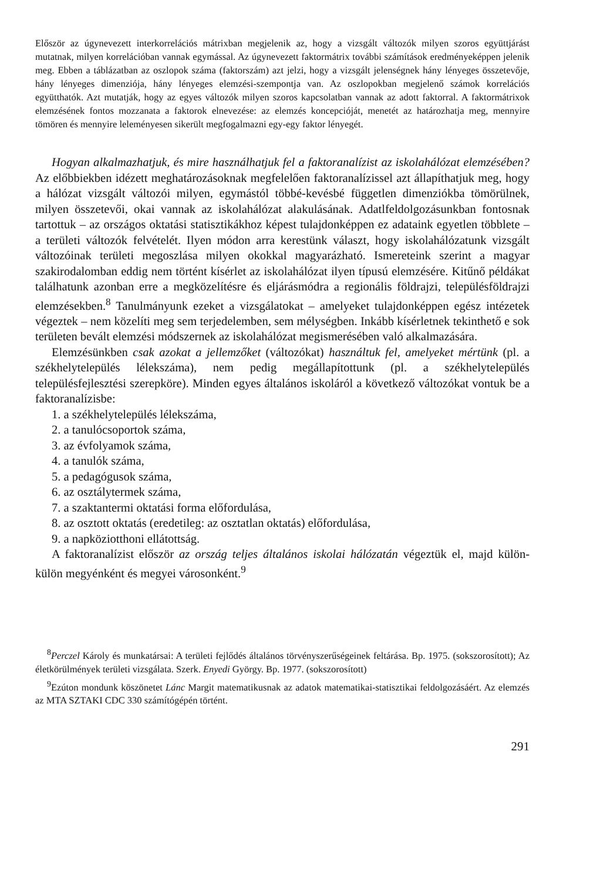Először az úgynevezett interkorrelációs mátrixban megjelenik az, hogy a vizsgált változók milyen szoros együttjárást mutatnak, milyen korrelációban vannak egymással. Az úgynevezett faktormátrix további számítások eredményeképpen jelenik meg. Ebben a táblázatban az oszlopok száma (faktorszám) azt jelzi, hogy a vizsgált jelenségnek hány lényeges összetevője, hány lényeges dimenziója, hány lényeges elemzési-szempontja van. Az oszlopokban megjelenő számok korrelációs együtthatók. Azt mutatják, hogy az egyes változók milyen szoros kapcsolatban vannak az adott faktorral. A faktormátrixok elemzésének fontos mozzanata a faktorok elnevezése: az elemzés koncepcióját, menetét az határozhatja meg, mennyire tömören és mennyire leleményesen sikerült megfogalmazni egy-egy faktor lényegét.
Hogyan alkalmazhatjuk, és mire használhatjuk fel a faktoranalízist az iskolahálózat elemzésében? Az előbbiekben idézett meghatározásoknak megfelelően faktoranalízissel azt állapíthatjuk meg, hogy a hálózat vizsgált változói milyen, egymástól többé-kevésbé független dimenziókba tömörülnek, milyen összetevői, okai vannak az iskolahálózat alakulásának. Adatlfeldolgozásunkban fontosnak tartottuk – az országos oktatási statisztikákhoz képest tulajdonképpen ez adataink egyetlen többlete – a területi változók felvételét. Ilyen módon arra kerestünk választ, hogy iskolahálózatunk vizsgált változóinak területi megoszlása milyen okokkal magyarázható. Ismereteink szerint a magyar szakirodalomban eddig nem történt kísérlet az iskolahálózat ilyen típusú elemzésére. Kitűnő példákat találhatunk azonban erre a megközelítésre és eljárásmódra a regionális földrajzi, településföldrajzi elemzésekben.<sup>8</sup> Tanulmányunk ezeket a vizsgálatokat – amelyeket tulajdonképpen egész intézetek végeztek – nem közelíti meg sem terjedelemben, sem mélységben. Inkább kísérletnek tekinthető e sok területen bevált elemzési módszernek az iskolahálózat megismerésében való alkalmazására.
Elemzésünkben csak azokat a jellemzőket (változókat) használtuk fel, amelyeket mértünk (pl. a székhelytelepülés lélekszáma), nem pedig megállapítottunk (pl. a székhelytelepülés településfejlesztési szerepköre). Minden egyes általános iskoláról a következő változókat vontuk be a faktoranalízisbe:
1. a székhelytelepülés lélekszáma,
2. a tanulócsoportok száma,
3. az évfolyamok száma,
4. a tanulók száma,
5. a pedagógusok száma,
6. az osztálytermek száma,
7. a szaktantermi oktatási forma előfordulása,
8. az osztott oktatás (eredetileg: az osztatlan oktatás) előfordulása,
9. a napköziotthoni ellátottság.
A faktoranalízist először az ország teljes általános iskolai hálózatán végeztük el, majd külön-külön megyénként és megyei városonként.<sup>9</sup>
<sup>8</sup> Perczel Károly és munkatársai: A területi fejlődés általános törvényszerűségeinek feltárása. Bp. 1975. (sokszorosított); Az életkörülmények területi vizsgálata. Szerk. Enyedi György. Bp. 1977. (sokszorosított)
<sup>9</sup> Ezúton mondunk köszönetet Lánc Margit matematikusnak az adatok matematikai-statisztikai feldolgozásáért. Az elemzés az MTA SZTAKI CDC 330 számítógépén történt.
291